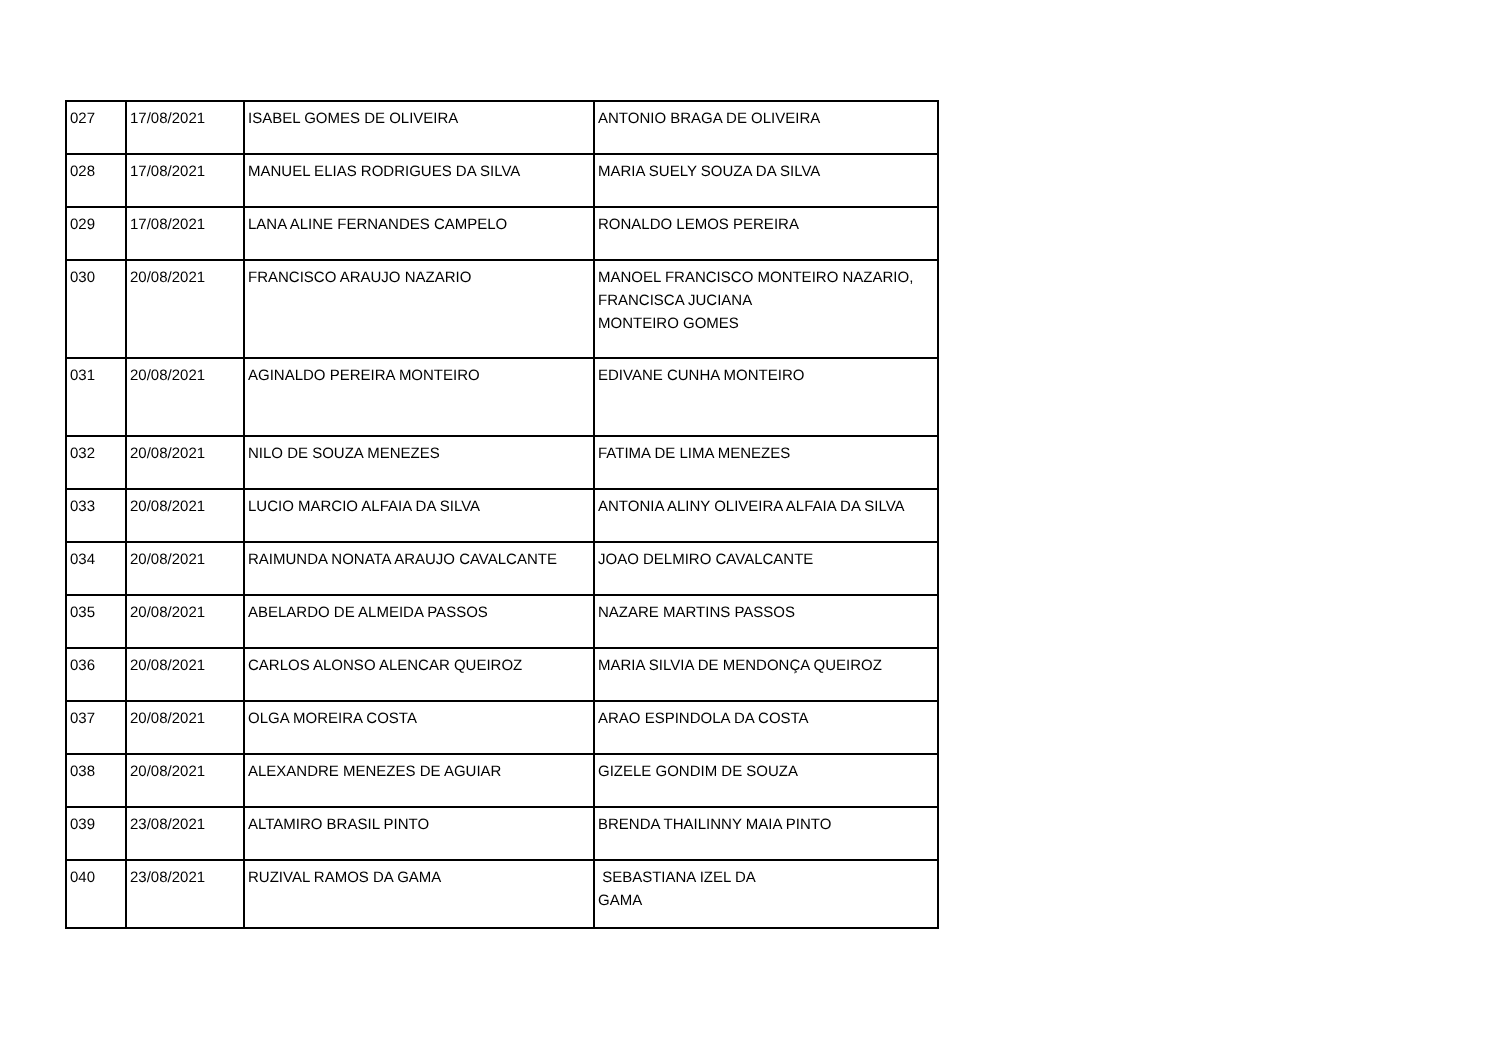| 027 | 17/08/2021 | ISABEL GOMES DE OLIVEIRA | ANTONIO BRAGA DE OLIVEIRA |
| 028 | 17/08/2021 | MANUEL ELIAS RODRIGUES DA SILVA | MARIA SUELY SOUZA DA SILVA |
| 029 | 17/08/2021 | LANA ALINE FERNANDES CAMPELO | RONALDO LEMOS PEREIRA |
| 030 | 20/08/2021 | FRANCISCO ARAUJO NAZARIO | MANOEL FRANCISCO MONTEIRO NAZARIO, FRANCISCA JUCIANA MONTEIRO GOMES |
| 031 | 20/08/2021 | AGINALDO PEREIRA MONTEIRO | EDIVANE CUNHA MONTEIRO |
| 032 | 20/08/2021 | NILO DE SOUZA MENEZES | FATIMA DE LIMA MENEZES |
| 033 | 20/08/2021 | LUCIO MARCIO ALFAIA DA SILVA | ANTONIA ALINY OLIVEIRA ALFAIA DA SILVA |
| 034 | 20/08/2021 | RAIMUNDA NONATA ARAUJO CAVALCANTE | JOAO DELMIRO CAVALCANTE |
| 035 | 20/08/2021 | ABELARDO DE ALMEIDA PASSOS | NAZARE MARTINS PASSOS |
| 036 | 20/08/2021 | CARLOS ALONSO ALENCAR QUEIROZ | MARIA SILVIA DE MENDONÇA QUEIROZ |
| 037 | 20/08/2021 | OLGA MOREIRA COSTA | ARAO ESPINDOLA DA COSTA |
| 038 | 20/08/2021 | ALEXANDRE MENEZES DE AGUIAR | GIZELE GONDIM DE SOUZA |
| 039 | 23/08/2021 | ALTAMIRO BRASIL PINTO | BRENDA THAILINNY MAIA PINTO |
| 040 | 23/08/2021 | RUZIVAL RAMOS DA GAMA | SEBASTIANA IZEL DA GAMA |